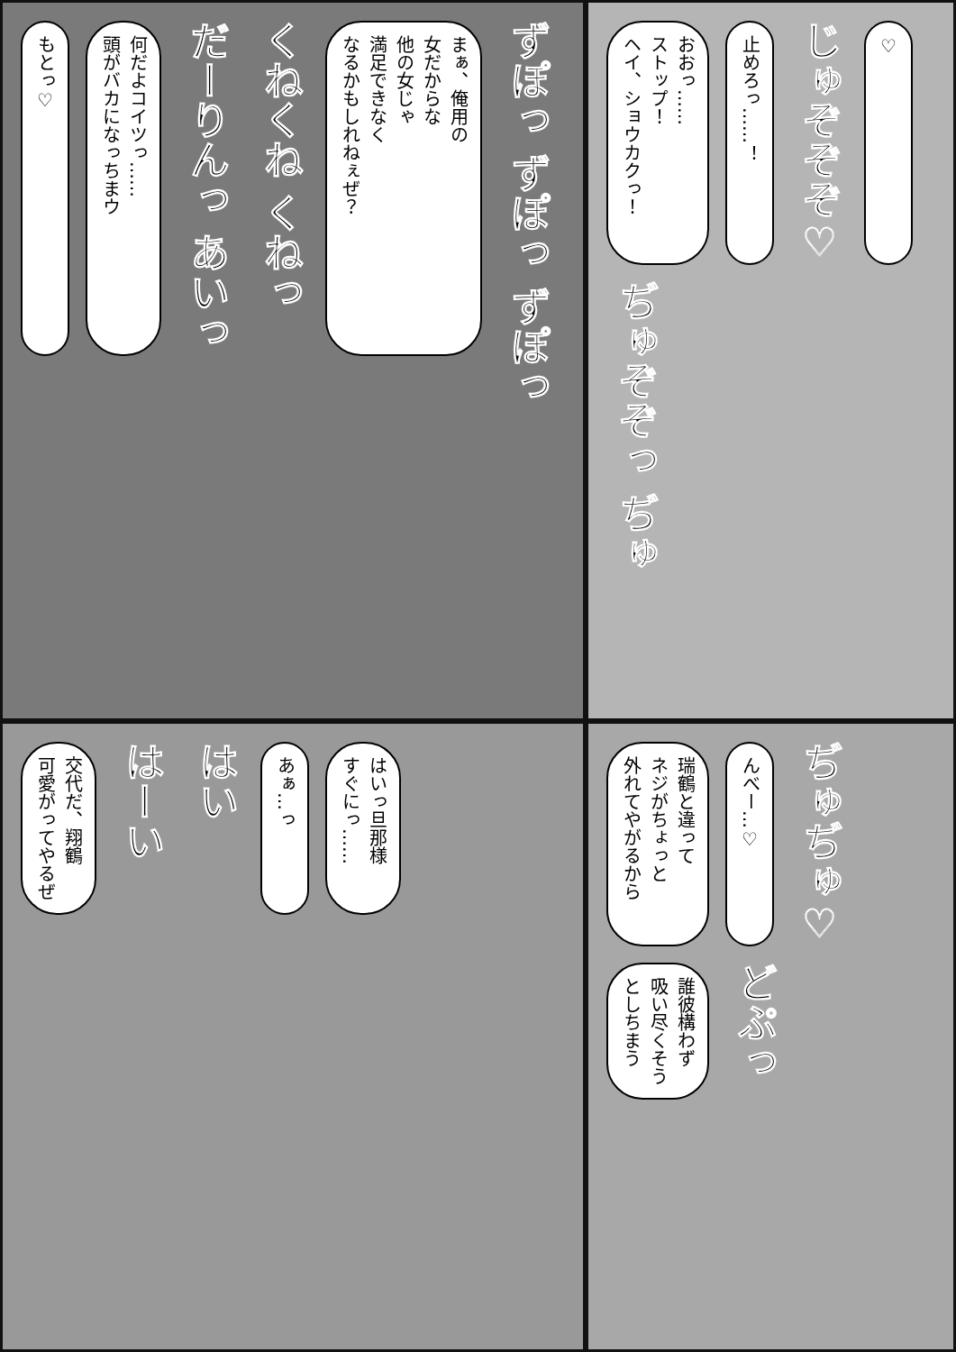おおっ……
ストップ！
ヘイ、ショウカクっ！
止めろっ……！
じゅぞぞぞ♡
♡
ぢゅぞぞっ ぢゅ
もとっ♡
何だよコイツっ……
頭がバカになっちまウ
だーりんっ あいっ
くねくね くねっ
まぁ、俺用の
女だからな
他の女じゃ
満足できなく
なるかもしれねぇぜ？
ずぽっ ずぽっ ずぽっ
瑞鶴と違って
ネジがちょっと
外れてやがるから
んべー…♡
ぢゅぢゅ♡
誰彼構わず
吸い尽くそう
としちまう
どぷっ
交代だ、翔鶴
可愛がってやるぜ
はーい
はい
あぁ…っ
はいっ旦那様
すぐにっ……